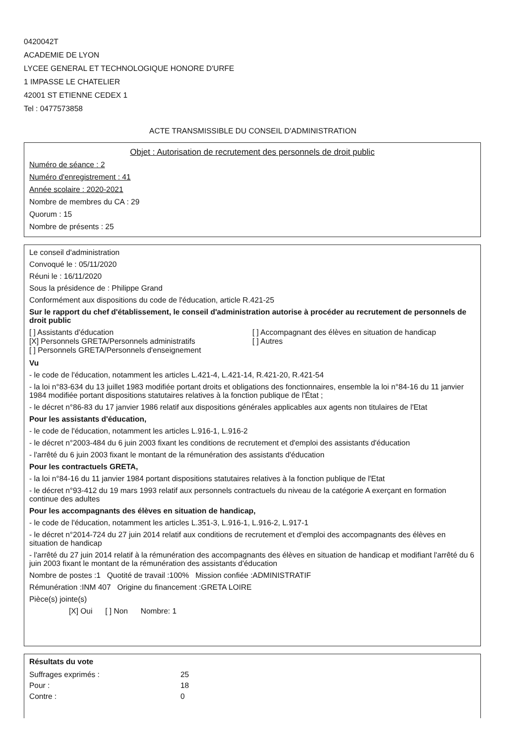0420042T
ACADEMIE DE LYON
LYCEE GENERAL ET TECHNOLOGIQUE HONORE D'URFE
1 IMPASSE LE CHATELIER
42001 ST ETIENNE CEDEX 1
Tel : 0477573858
ACTE TRANSMISSIBLE DU CONSEIL D'ADMINISTRATION
Objet : Autorisation de recrutement des personnels de droit public
Numéro de séance : 2
Numéro d'enregistrement : 41
Année scolaire : 2020-2021
Nombre de membres du CA : 29
Quorum : 15
Nombre de présents : 25
Le conseil d'administration
Convoqué le : 05/11/2020
Réuni le : 16/11/2020
Sous la présidence de : Philippe Grand
Conformément aux dispositions du code de l'éducation, article R.421-25
Sur le rapport du chef d'établissement, le conseil d'administration autorise à procéder au recrutement de personnels de droit public
[ ] Assistants d'éducation
[X] Personnels GRETA/Personnels administratifs
[ ] Personnels GRETA/Personnels d'enseignement
[ ] Accompagnant des élèves en situation de handicap
[ ] Autres
Vu
- le code de l'éducation, notamment les articles L.421-4, L.421-14, R.421-20, R.421-54
- la loi n°83-634 du 13 juillet 1983 modifiée portant droits et obligations des fonctionnaires, ensemble la loi n°84-16 du 11 janvier 1984 modifiée portant dispositions statutaires relatives à la fonction publique de l'État ;
- le décret n°86-83 du 17 janvier 1986 relatif aux dispositions générales applicables aux agents non titulaires de l'Etat
Pour les assistants d'éducation,
- le code de l'éducation, notamment les articles L.916-1, L.916-2
- le décret n°2003-484 du 6 juin 2003 fixant les conditions de recrutement et d'emploi des assistants d'éducation
- l'arrêté du 6 juin 2003 fixant le montant de la rémunération des assistants d'éducation
Pour les contractuels GRETA,
- la loi n°84-16 du 11 janvier 1984 portant dispositions statutaires relatives à la fonction publique de l'Etat
- le décret n°93-412 du 19 mars 1993 relatif aux personnels contractuels du niveau de la catégorie A exerçant en formation continue des adultes
Pour les accompagnants des élèves en situation de handicap,
- le code de l'éducation, notamment les articles L.351-3, L.916-1, L.916-2, L.917-1
- le décret n°2014-724 du 27 juin 2014 relatif aux conditions de recrutement et d'emploi des accompagnants des élèves en situation de handicap
- l'arrêté du 27 juin 2014 relatif à la rémunération des accompagnants des élèves en situation de handicap et modifiant l'arrêté du 6 juin 2003 fixant le montant de la rémunération des assistants d'éducation
Nombre de postes :1 Quotité de travail :100% Mission confiée :ADMINISTRATIF
Rémunération :INM 407 Origine du financement :GRETA LOIRE
Pièce(s) jointe(s)
[X] Oui [ ] Non Nombre: 1
Résultats du vote
| Suffrages exprimés : | 25 |
| Pour : | 18 |
| Contre : | 0 |